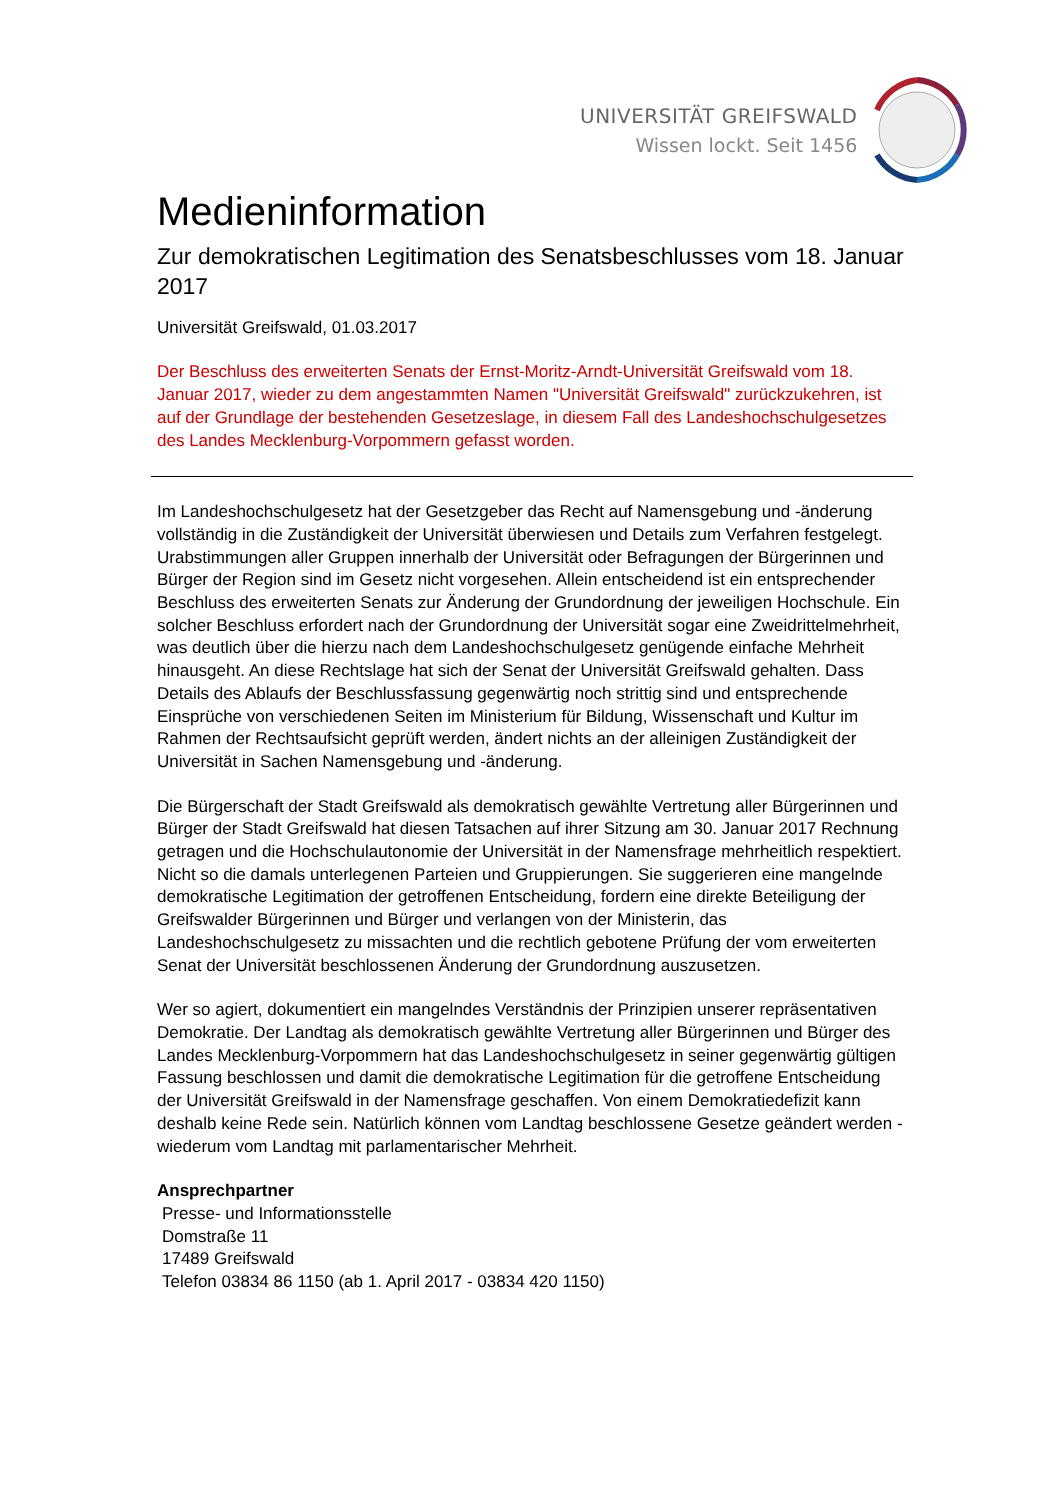UNIVERSITÄT GREIFSWALD
Wissen lockt. Seit 1456
Medieninformation
Zur demokratischen Legitimation des Senatsbeschlusses vom 18. Januar 2017
Universität Greifswald, 01.03.2017
Der Beschluss des erweiterten Senats der Ernst-Moritz-Arndt-Universität Greifswald vom 18. Januar 2017, wieder zu dem angestammten Namen "Universität Greifswald" zurückzukehren, ist auf der Grundlage der bestehenden Gesetzeslage, in diesem Fall des Landeshochschulgesetzes des Landes Mecklenburg-Vorpommern gefasst worden.
Im Landeshochschulgesetz hat der Gesetzgeber das Recht auf Namensgebung und -änderung vollständig in die Zuständigkeit der Universität überwiesen und Details zum Verfahren festgelegt. Urabstimmungen aller Gruppen innerhalb der Universität oder Befragungen der Bürgerinnen und Bürger der Region sind im Gesetz nicht vorgesehen. Allein entscheidend ist ein entsprechender Beschluss des erweiterten Senats zur Änderung der Grundordnung der jeweiligen Hochschule. Ein solcher Beschluss erfordert nach der Grundordnung der Universität sogar eine Zweidrittelmehrheit, was deutlich über die hierzu nach dem Landeshochschulgesetz genügende einfache Mehrheit hinausgeht. An diese Rechtslage hat sich der Senat der Universität Greifswald gehalten. Dass Details des Ablaufs der Beschlussfassung gegenwärtig noch strittig sind und entsprechende Einsprüche von verschiedenen Seiten im Ministerium für Bildung, Wissenschaft und Kultur im Rahmen der Rechtsaufsicht geprüft werden, ändert nichts an der alleinigen Zuständigkeit der Universität in Sachen Namensgebung und -änderung.
Die Bürgerschaft der Stadt Greifswald als demokratisch gewählte Vertretung aller Bürgerinnen und Bürger der Stadt Greifswald hat diesen Tatsachen auf ihrer Sitzung am 30. Januar 2017 Rechnung getragen und die Hochschulautonomie der Universität in der Namensfrage mehrheitlich respektiert. Nicht so die damals unterlegenen Parteien und Gruppierungen. Sie suggerieren eine mangelnde demokratische Legitimation der getroffenen Entscheidung, fordern eine direkte Beteiligung der Greifswalder Bürgerinnen und Bürger und verlangen von der Ministerin, das Landeshochschulgesetz zu missachten und die rechtlich gebotene Prüfung der vom erweiterten Senat der Universität beschlossenen Änderung der Grundordnung auszusetzen.
Wer so agiert, dokumentiert ein mangelndes Verständnis der Prinzipien unserer repräsentativen Demokratie. Der Landtag als demokratisch gewählte Vertretung aller Bürgerinnen und Bürger des Landes Mecklenburg-Vorpommern hat das Landeshochschulgesetz in seiner gegenwärtig gültigen Fassung beschlossen und damit die demokratische Legitimation für die getroffene Entscheidung der Universität Greifswald in der Namensfrage geschaffen. Von einem Demokratiedefizit kann deshalb keine Rede sein. Natürlich können vom Landtag beschlossene Gesetze geändert werden - wiederum vom Landtag mit parlamentarischer Mehrheit.
Ansprechpartner
Presse- und Informationsstelle
Domstraße 11
17489 Greifswald
Telefon 03834 86 1150 (ab 1. April 2017 - 03834 420 1150)